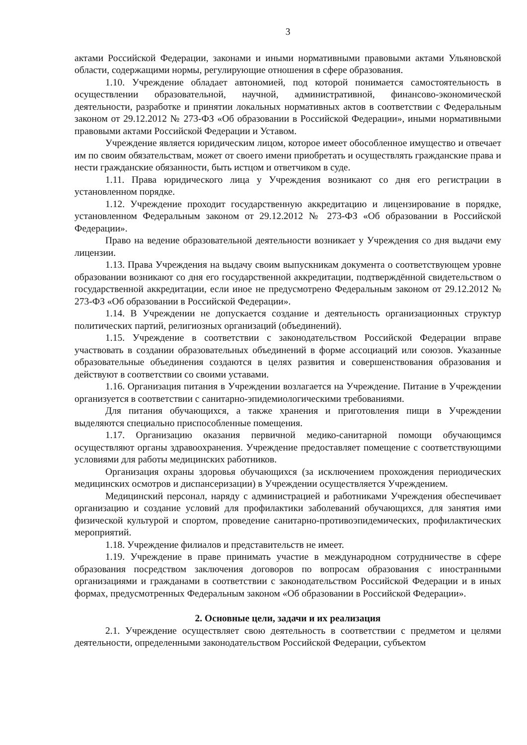3
актами Российской Федерации, законами и иными нормативными правовыми актами Ульяновской области, содержащими нормы, регулирующие отношения в сфере образования.
1.10. Учреждение обладает автономией, под которой понимается самостоятельность в осуществлении образовательной, научной, административной, финансово-экономической деятельности, разработке и принятии локальных нормативных актов в соответствии с Федеральным законом от 29.12.2012 № 273-ФЗ «Об образовании в Российской Федерации», иными нормативными правовыми актами Российской Федерации и Уставом.
Учреждение является юридическим лицом, которое имеет обособленное имущество и отвечает им по своим обязательствам, может от своего имени приобретать и осуществлять гражданские права и нести гражданские обязанности, быть истцом и ответчиком в суде.
1.11. Права юридического лица у Учреждения возникают со дня его регистрации в установленном порядке.
1.12. Учреждение проходит государственную аккредитацию и лицензирование в порядке, установленном Федеральным законом от 29.12.2012 № 273-ФЗ «Об образовании в Российской Федерации».
Право на ведение образовательной деятельности возникает у Учреждения со дня выдачи ему лицензии.
1.13. Права Учреждения на выдачу своим выпускникам документа о соответствующем уровне образовании возникают со дня его государственной аккредитации, подтверждённой свидетельством о государственной аккредитации, если иное не предусмотрено Федеральным законом от 29.12.2012 № 273-ФЗ «Об образовании в Российской Федерации».
1.14. В Учреждении не допускается создание и деятельность организационных структур политических партий, религиозных организаций (объединений).
1.15. Учреждение в соответствии с законодательством Российской Федерации вправе участвовать в создании образовательных объединений в форме ассоциаций или союзов. Указанные образовательные объединения создаются в целях развития и совершенствования образования и действуют в соответствии со своими уставами.
1.16. Организация питания в Учреждении возлагается на Учреждение. Питание в Учреждении организуется в соответствии с санитарно-эпидемиологическими требованиями.
Для питания обучающихся, а также хранения и приготовления пищи в Учреждении выделяются специально приспособленные помещения.
1.17. Организацию оказания первичной медико-санитарной помощи обучающимся осуществляют органы здравоохранения. Учреждение предоставляет помещение с соответствующими условиями для работы медицинских работников.
Организация охраны здоровья обучающихся (за исключением прохождения периодических медицинских осмотров и диспансеризации) в Учреждении осуществляется Учреждением.
Медицинский персонал, наряду с администрацией и работниками Учреждения обеспечивает организацию и создание условий для профилактики заболеваний обучающихся, для занятия ими физической культурой и спортом, проведение санитарно-противоэпидемических, профилактических мероприятий.
1.18. Учреждение филиалов и представительств не имеет.
1.19. Учреждение в праве принимать участие в международном сотрудничестве в сфере образования посредством заключения договоров по вопросам образования с иностранными организациями и гражданами в соответствии с законодательством Российской Федерации и в иных формах, предусмотренных Федеральным законом «Об образовании в Российской Федерации».
2. Основные цели, задачи и их реализация
2.1. Учреждение осуществляет свою деятельность в соответствии с предметом и целями деятельности, определенными законодательством Российской Федерации, субъектом